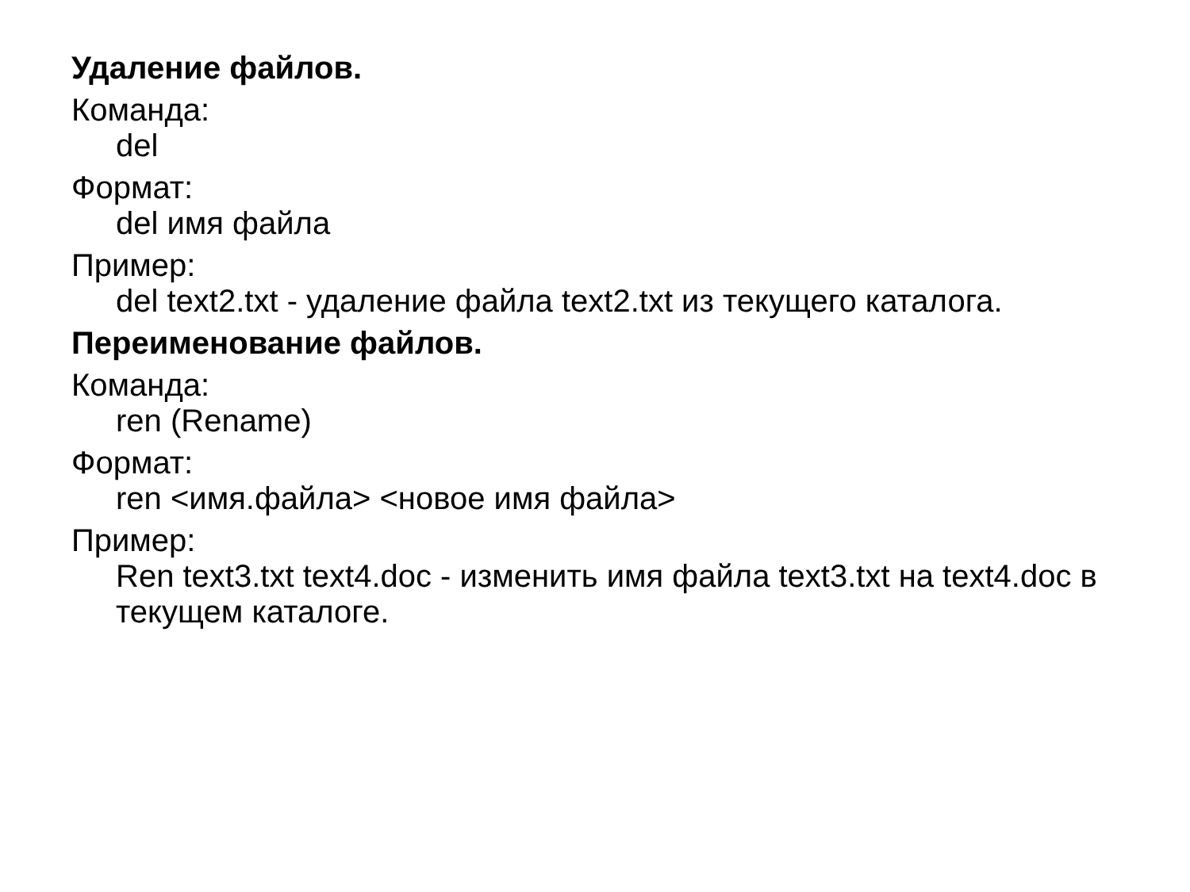Удаление файлов.
Команда:
del
Формат:
del имя файла
Пример:
del text2.txt - удаление файла text2.txt из текущего каталога.
Переименование файлов.
Команда:
ren (Rename)
Формат:
ren <имя.файла> <новое имя файла>
Пример:
Ren text3.txt text4.doc - изменить имя файла text3.txt на text4.doc в текущем каталоге.